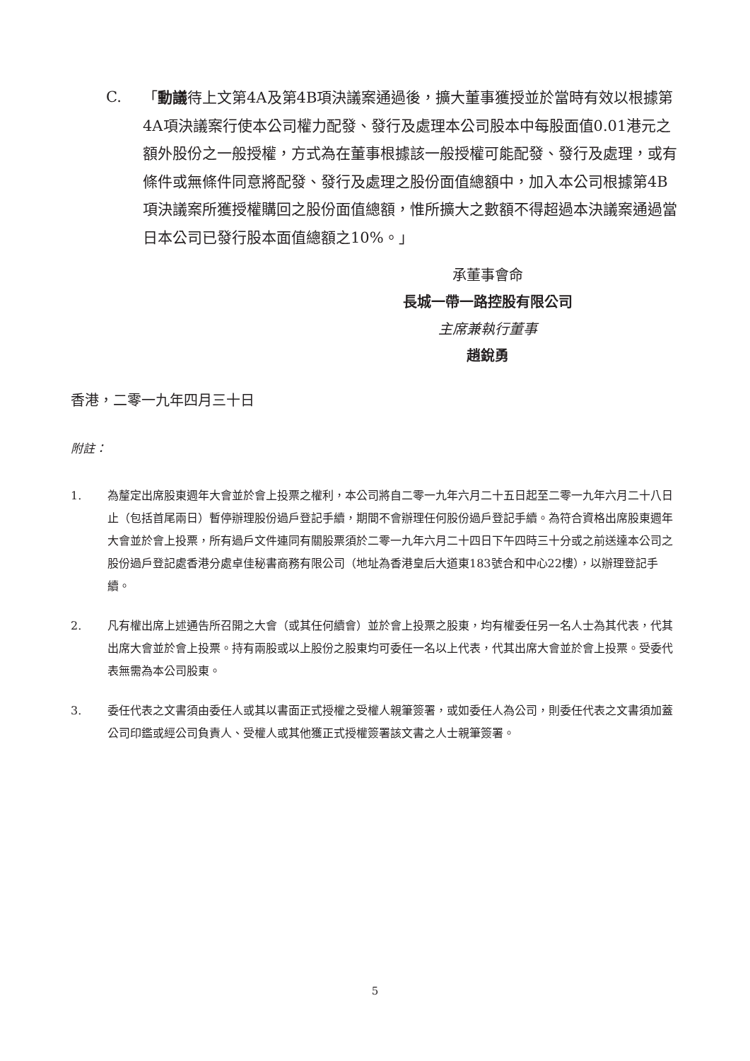C. 「動議待上文第4A及第4B項決議案通過後，擴大董事獲授並於當時有效以根據第4A項決議案行使本公司權力配發、發行及處理本公司股本中每股面值0.01港元之額外股份之一般授權，方式為在董事根據該一般授權可能配發、發行及處理，或有條件或無條件同意將配發、發行及處理之股份面值總額中，加入本公司根據第4B項決議案所獲授權購回之股份面值總額，惟所擴大之數額不得超過本決議案通過當日本公司已發行股本面值總額之10%。」
承董事會命
長城一帶一路控股有限公司
主席兼執行董事
趙銳勇
香港，二零一九年四月三十日
附註：
1. 為釐定出席股東週年大會並於會上投票之權利，本公司將自二零一九年六月二十五日起至二零一九年六月二十八日止（包括首尾兩日）暫停辦理股份過戶登記手續，期間不會辦理任何股份過戶登記手續。為符合資格出席股東週年大會並於會上投票，所有過戶文件連同有關股票須於二零一九年六月二十四日下午四時三十分或之前送達本公司之股份過戶登記處香港分處卓佳秘書商務有限公司（地址為香港皇后大道東183號合和中心22樓），以辦理登記手續。
2. 凡有權出席上述通告所召開之大會（或其任何續會）並於會上投票之股東，均有權委任另一名人士為其代表，代其出席大會並於會上投票。持有兩股或以上股份之股東均可委任一名以上代表，代其出席大會並於會上投票。受委代表無需為本公司股東。
3. 委任代表之文書須由委任人或其以書面正式授權之受權人親筆簽署，或如委任人為公司，則委任代表之文書須加蓋公司印鑑或經公司負責人、受權人或其他獲正式授權簽署該文書之人士親筆簽署。
5